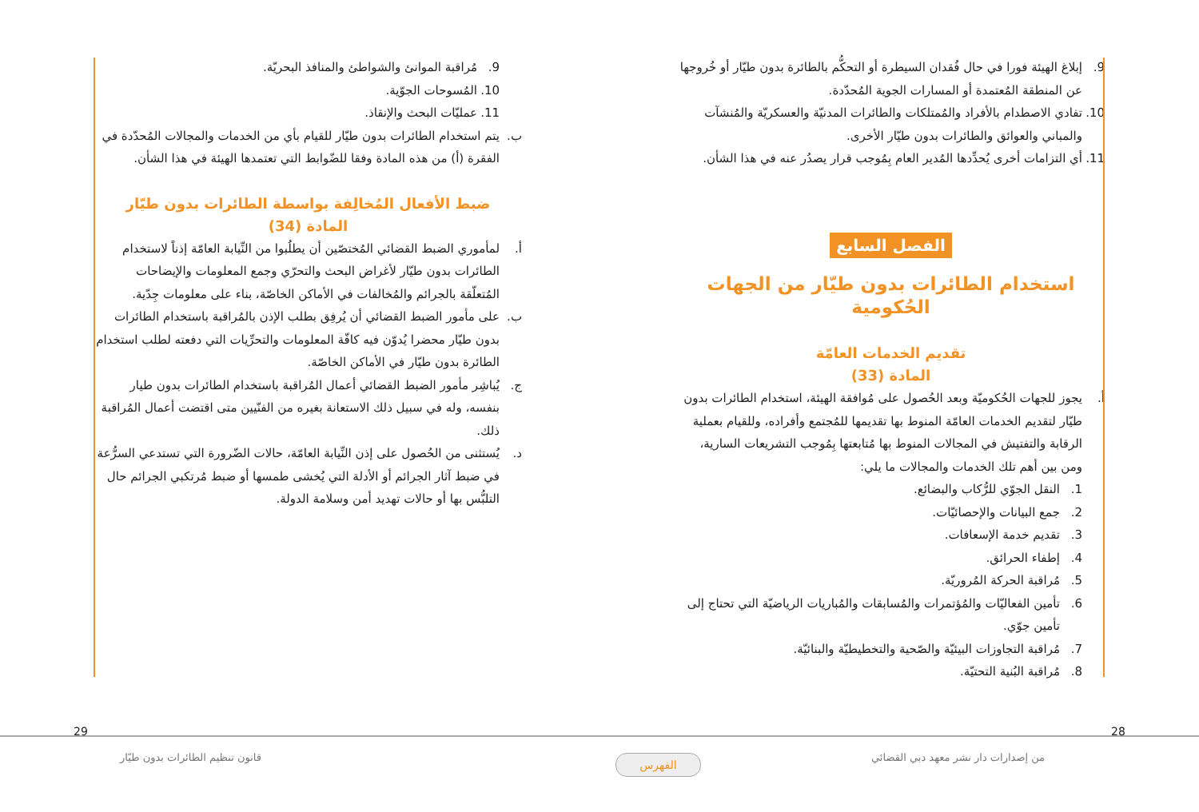9. إبلاغ الهيئة فورا في حال فُقدان السيطرة أو التحكُّم بالطائرة بدون طيّار أو خُروجها عن المنطقة المُعتمدة أو المسارات الجوية المُحدّدة.
10. تفادي الاصطدام بالأفراد والمُمتلكات والطائرات المدنيّة والعسكريّة والمُنشآت والمباني والعوائق والطائرات بدون طيّار الأخرى.
11. أي التزامات أخرى يُحدِّدها المُدير العام بِمُوجب قرار يصدُر عنه في هذا الشأن.
الفصل السابع
استخدام الطائرات بدون طيّار من الجهات الحُكومية
تقديم الخدمات العامّة
المادة (33)
أ. يجوز للجهات الحُكوميّة وبعد الحُصول على مُوافقة الهيئة، استخدام الطائرات بدون طيّار لتقديم الخدمات العامّة المنوط بها تقديمها للمُجتمع وأفراده، وللقيام بعملية الرقابة والتفتيش في المجالات المنوط بها مُتابعتها بِمُوجب التشريعات السارية، ومن بين أهم تلك الخدمات والمجالات ما يلي:
1. النقل الجوّي للرُّكاب والبضائع.
2. جمع البيانات والإحصائيّات.
3. تقديم خدمة الإسعافات.
4. إطفاء الحرائق.
5. مُراقبة الحركة المُروريّة.
6. تأمين الفعاليّات والمُؤتمرات والمُسابقات والمُباريات الرياضيّة التي تحتاج إلى تأمين جوّي.
7. مُراقبة التجاوزات البيئيّة والصّحية والتخطيطيّة والبنائيّة.
8. مُراقبة البُنية التحتيّة.
9. مُراقبة الموانئ والشواطئ والمنافذ البحريّة.
10. المُسوحات الجوّية.
11. عمليّات البحث والإنقاذ.
ب. يتم استخدام الطائرات بدون طيّار للقيام بأي من الخدمات والمجالات المُحدّدة في الفقرة (أ) من هذه المادة وفقا للضّوابط التي تعتمدها الهيئة في هذا الشأن.
ضبط الأفعال المُخالِفة بواسطة الطائرات بدون طيّار
المادة (34)
أ. لمأموري الضبط القضائي المُختصّين أن يطلُبوا من النِّيابة العامّة إذناً لاستخدام الطائرات بدون طيّار لأغراض البحث والتحرّي وجمع المعلومات والإيضاحات المُتعلّقة بالجرائم والمُخالفات في الأماكن الخاصّة، بناء على معلومات جِدّية.
ب. على مأمور الضبط القضائي أن يُرفِق بطلب الإذن بالمُراقبة باستخدام الطائرات بدون طيّار محضرا يُدوّن فيه كافّة المعلومات والتحرِّيات التي دفعته لطلب استخدام الطائرة بدون طيّار في الأماكن الخاصّة.
ج. يُباشِر مأمور الضبط القضائي أعمال المُراقبة باستخدام الطائرات بدون طيار بنفسه، وله في سبيل ذلك الاستعانة بغيره من الفنّيين متى اقتضت أعمال المُراقبة ذلك.
د. يُستثنى من الحُصول على إذن النِّيابة العامّة، حالات الضّرورة التي تستدعي السرُّعة في ضبط آثار الجرائم أو الأدلة التي يُخشى طمسها أو ضبط مُرتكبي الجرائم حال التلبُّس بها أو حالات تهديد أمن وسلامة الدولة.
28
29
من إصدارات دار نشر معهد دبي القضائي
قانون تنظيم الطائرات بدون طيّار
الفهرس